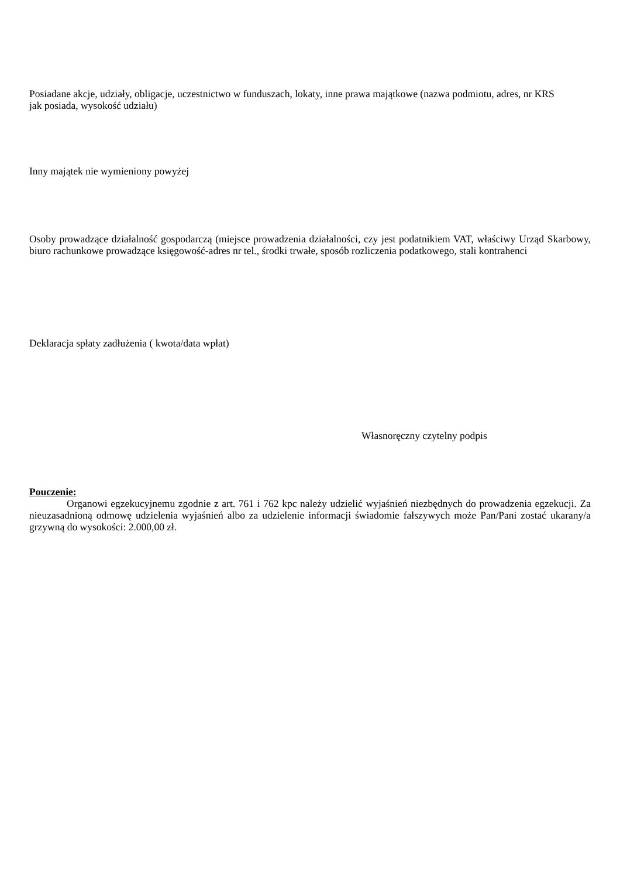Posiadane akcje, udziały, obligacje, uczestnictwo w funduszach, lokaty, inne prawa majątkowe (nazwa podmiotu, adres, nr KRS jak posiada, wysokość udziału)
Inny majątek nie wymieniony powyżej
Osoby prowadzące działalność gospodarczą (miejsce prowadzenia działalności, czy jest podatnikiem VAT, właściwy Urząd Skarbowy, biuro rachunkowe prowadzące księgowość-adres nr tel., środki trwałe, sposób rozliczenia podatkowego, stali kontrahenci
Deklaracja spłaty zadłużenia ( kwota/data wpłat)
Własnoręczny czytelny podpis
Pouczenie:
Organowi egzekucyjnemu zgodnie z art. 761 i 762 kpc należy udzielić wyjaśnień niezbędnych do prowadzenia egzekucji. Za nieuzasadnioną odmowę udzielenia wyjaśnień albo za udzielenie informacji świadomie fałszywych może Pan/Pani zostać ukarany/a grzywną do wysokości: 2.000,00 zł.